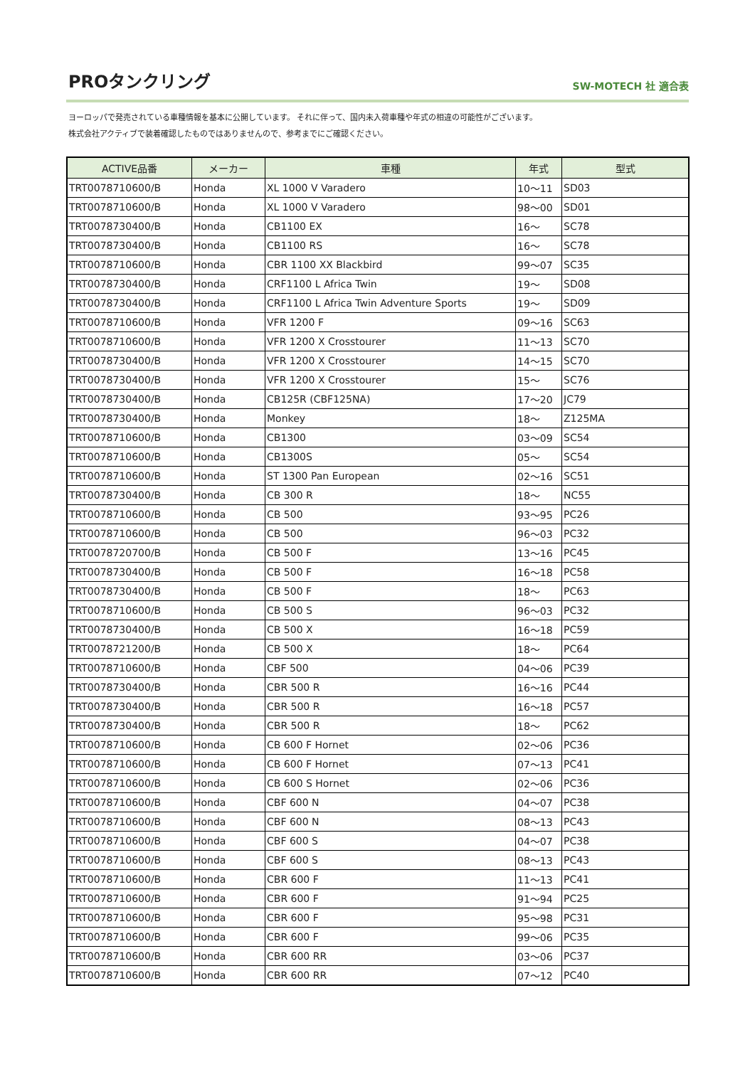PROタンクリング
SW-MOTECH 社 適合表
ヨーロッパで発売されている車種情報を基本に公開しています。 それに伴って、国内未入荷車種や年式の相違の可能性がございます。
株式会社アクティブで装着確認したものではありませんので、参考までにご確認ください。
| ACTIVE品番 | メーカー | 車種 | 年式 | 型式 |
| --- | --- | --- | --- | --- |
| TRT0078710600/B | Honda | XL 1000 V Varadero | 10～11 | SD03 |
| TRT0078710600/B | Honda | XL 1000 V Varadero | 98～00 | SD01 |
| TRT0078730400/B | Honda | CB1100 EX | 16～ | SC78 |
| TRT0078730400/B | Honda | CB1100 RS | 16～ | SC78 |
| TRT0078710600/B | Honda | CBR 1100 XX Blackbird | 99～07 | SC35 |
| TRT0078730400/B | Honda | CRF1100 L Africa Twin | 19～ | SD08 |
| TRT0078730400/B | Honda | CRF1100 L Africa Twin Adventure Sports | 19～ | SD09 |
| TRT0078710600/B | Honda | VFR 1200 F | 09～16 | SC63 |
| TRT0078710600/B | Honda | VFR 1200 X Crosstourer | 11～13 | SC70 |
| TRT0078730400/B | Honda | VFR 1200 X Crosstourer | 14～15 | SC70 |
| TRT0078730400/B | Honda | VFR 1200 X Crosstourer | 15～ | SC76 |
| TRT0078730400/B | Honda | CB125R (CBF125NA) | 17～20 | JC79 |
| TRT0078730400/B | Honda | Monkey | 18～ | Z125MA |
| TRT0078710600/B | Honda | CB1300 | 03～09 | SC54 |
| TRT0078710600/B | Honda | CB1300S | 05～ | SC54 |
| TRT0078710600/B | Honda | ST 1300 Pan European | 02～16 | SC51 |
| TRT0078730400/B | Honda | CB 300 R | 18～ | NC55 |
| TRT0078710600/B | Honda | CB 500 | 93～95 | PC26 |
| TRT0078710600/B | Honda | CB 500 | 96～03 | PC32 |
| TRT0078720700/B | Honda | CB 500 F | 13～16 | PC45 |
| TRT0078730400/B | Honda | CB 500 F | 16～18 | PC58 |
| TRT0078730400/B | Honda | CB 500 F | 18～ | PC63 |
| TRT0078710600/B | Honda | CB 500 S | 96～03 | PC32 |
| TRT0078730400/B | Honda | CB 500 X | 16～18 | PC59 |
| TRT0078721200/B | Honda | CB 500 X | 18～ | PC64 |
| TRT0078710600/B | Honda | CBF 500 | 04～06 | PC39 |
| TRT0078730400/B | Honda | CBR 500 R | 16～16 | PC44 |
| TRT0078730400/B | Honda | CBR 500 R | 16～18 | PC57 |
| TRT0078730400/B | Honda | CBR 500 R | 18～ | PC62 |
| TRT0078710600/B | Honda | CB 600 F Hornet | 02～06 | PC36 |
| TRT0078710600/B | Honda | CB 600 F Hornet | 07～13 | PC41 |
| TRT0078710600/B | Honda | CB 600 S Hornet | 02～06 | PC36 |
| TRT0078710600/B | Honda | CBF 600 N | 04～07 | PC38 |
| TRT0078710600/B | Honda | CBF 600 N | 08～13 | PC43 |
| TRT0078710600/B | Honda | CBF 600 S | 04～07 | PC38 |
| TRT0078710600/B | Honda | CBF 600 S | 08～13 | PC43 |
| TRT0078710600/B | Honda | CBR 600 F | 11～13 | PC41 |
| TRT0078710600/B | Honda | CBR 600 F | 91～94 | PC25 |
| TRT0078710600/B | Honda | CBR 600 F | 95～98 | PC31 |
| TRT0078710600/B | Honda | CBR 600 F | 99～06 | PC35 |
| TRT0078710600/B | Honda | CBR 600 RR | 03～06 | PC37 |
| TRT0078710600/B | Honda | CBR 600 RR | 07～12 | PC40 |